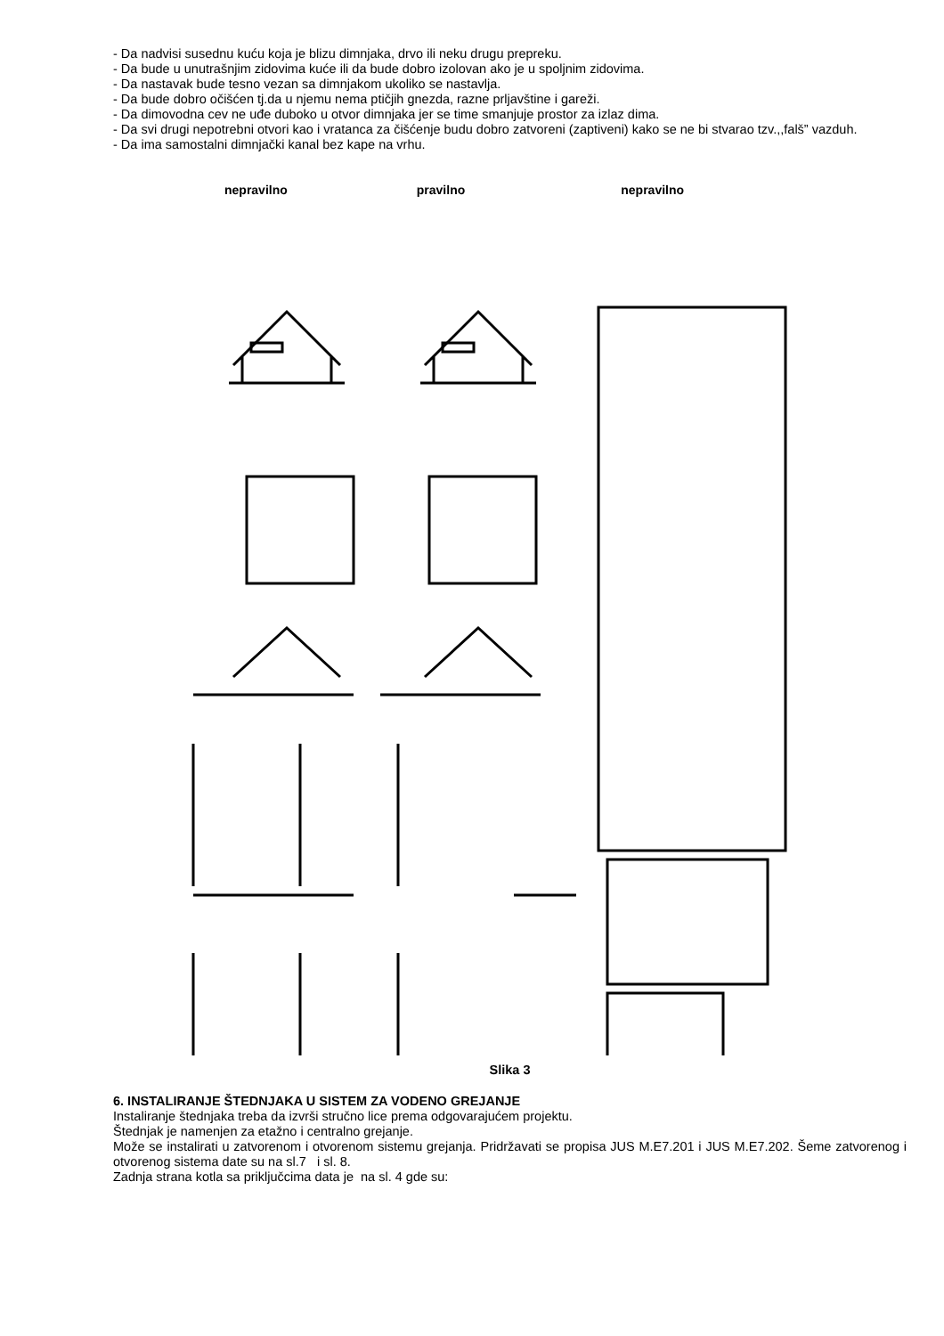- Da nadvisi susednu kuću koja je blizu dimnjaka, drvo ili neku drugu prepreku.
- Da bude u unutrašnjim zidovima kuće ili da bude dobro izolovan ako je u spoljnim zidovima.
- Da nastavak bude tesno vezan sa dimnjakom ukoliko se nastavlja.
- Da bude dobro očišćen tj.da u njemu nema ptičjih gnezda, razne prljavštine i gareži.
- Da dimovodna cev ne uđe duboko u otvor dimnjaka jer se time smanjuje prostor za izlaz dima.
- Da svi drugi nepotrebni otvori kao i vratanca za čišćenje budu dobro zatvoreni (zaptiveni) kako se ne bi stvarao tzv.,,falš” vazduh.
- Da ima samostalni dimnjački kanal bez kape na vrhu.
nepravilno pravilno nepravilno
Slika 3
6. INSTALIRANJE ŠTEDNJAKA U SISTEM ZA VODENO GREJANJE
Instaliranje štednjaka treba da izvrši stručno lice prema odgovarajućem projektu.
Štednjak je namenjen za etažno i centralno grejanje.
Može se instalirati u zatvorenom i otvorenom sistemu grejanja. Pridržavati se propisa JUS M.E7.201 i JUS M.E7.202. Šeme zatvorenog i otvorenog sistema date su na sl.7 i sl. 8.
Zadnja strana kotla sa priključcima data je na sl. 4 gde su: